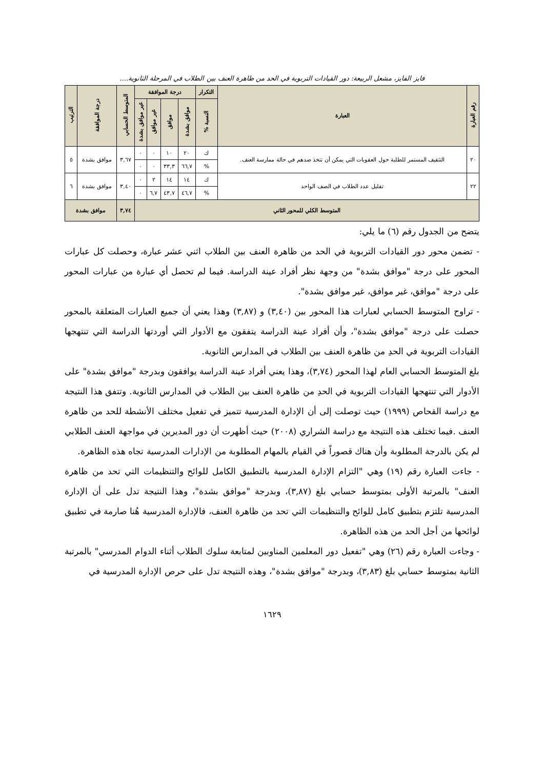فايز الفايز، مشعل الربيعة: دور القيادات التربوية في الحد من ظاهرة العنف بين الطلاب في المرحلة الثانوية....
| رقم العبارة | العبارة | التكرار | درجة الموافقة | | | | المتوسط الحسابي | درجة الموافقة | الترتيب |
| --- | --- | --- | --- | --- | --- | --- | --- | --- | --- |
| | | النسبة % | موافق بشدة | موافق | غير موافق | غير موافق بشدة | | | |
| ٢٠ | التثقيف المستمر للطلبة حول العقوبات التي يمكن أن تتخذ ضدهم في حالة ممارسة العنف. | ك | ٢٠ | ١٠ | ٠ | ٠ | ٣,٦٧ | موافق بشدة | ٥ |
| | | % | ٦٦,٧ | ٣٣,٣ | ٠ | ٠ | | | |
| ٢٢ | تقليل عدد الطلاب في الصف الواحد | ك | ١٤ | ١٤ | ٢ | ٠ | ٣,٤٠ | موافق بشدة | ٦ |
| | | % | ٤٦,٧ | ٤٣,٧ | ٦,٧ | ٠ | | | |
| المتوسط الكلي للمحور الثاني | | | | | | | ٣,٧٤ | موافق بشدة | |
يتضح من الجدول رقم (٦) ما يلي:
- تضمن محور دور القيادات التربوية في الحد من ظاهرة العنف بين الطلاب اثني عشر عبارة، وحصلت كل عبارات المحور على درجة "موافق بشدة" من وجهة نظر أفراد عينة الدراسة. فيما لم تحصل أي عبارة من عبارات المحور على درجة "موافق، غير موافق، غير موافق بشدة".
- تراوح المتوسط الحسابي لعبارات هذا المحور بين (٣,٤٠) و (٣,٨٧) وهذا يعني أن جميع العبارات المتعلقة بالمحور حصلت على درجة "موافق بشدة"، وأن أفراد عينة الدراسة يتفقون مع الأدوار التي أوردتها الدراسة التي تنتهجها القيادات التربوية في الحدِ من ظاهرة العنف بين الطلاب في المدارس الثانوية.
بلغ المتوسط الحسابي العام لهذا المحور (٣,٧٤)، وهذا يعني أفراد عينة الدراسة يوافقون وبدرجة "موافق بشدة" على الأدوار التي تنتهجها القيادات التربوية في الحدِ من ظاهرة العنف بين الطلاب في المدارس الثانوية. وتتفق هذا النتيجة مع دراسة القحاص (١٩٩٩) حيث توصلت إلى أن الإدارة المدرسية تتميز في تفعيل مختلف الأنشطة للحد من ظاهرة العنف .فيما تختلف هذه النتيجة مع دراسة الشراري (٢٠٠٨) حيث أظهرت أن دور المديرين في مواجهة العنف الطلابي لم يكن بالدرجة المطلوبة وأن هناك قصوراً في القيام بالمهام المطلوبة من الإدارات المدرسية تجاه هذه الظاهرة.
- جاءت العبارة رقم (١٩) وهي "التزام الإدارة المدرسية بالتطبيق الكامل للوائح والتنظيمات التي تحد من ظاهرة العنف" بالمرتبة الأولى بمتوسط حسابي بلغ (٣,٨٧)، وبدرجة "موافق بشدة"، وهذا النتيجة تدل على أن الإدارة المدرسية تلتزم بتطبيق كامل للوائح والتنظيمات التي تحد من ظاهرة العنف، فالإدارة المدرسية هُنا صارمة في تطبيق لوائحها من أجل الحد من هذه الظاهرة.
- وجاءت العبارة رقم (٢٦) وهي "تفعيل دور المعلمين المناوبين لمتابعة سلوك الطلاب أثناء الدوام المدرسي" بالمرتبة الثانية بمتوسط حسابي بلغ (٣,٨٣)، وبدرجة "موافق بشدة"، وهذه النتيجة تدل على حرص الإدارة المدرسية في
١٦٢٩